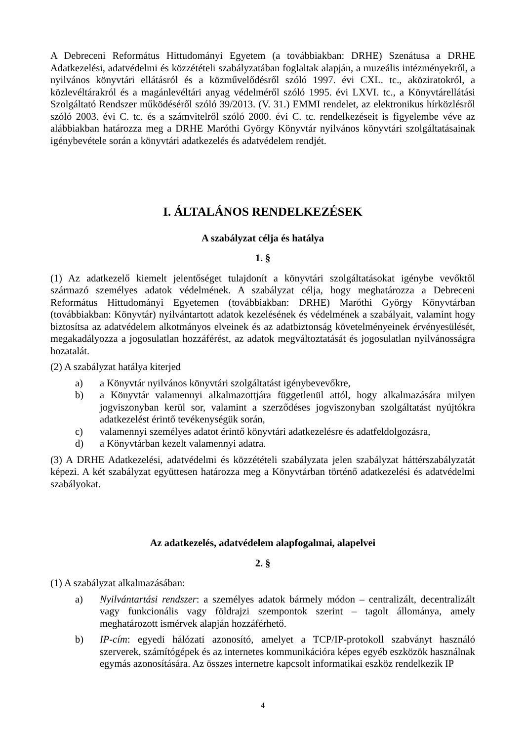A Debreceni Református Hittudományi Egyetem (a továbbiakban: DRHE) Szenátusa a DRHE Adatkezelési, adatvédelmi és közzétételi szabályzatában foglaltak alapján, a muzeális intézményekről, a nyilvános könyvtári ellátásról és a közművelődésről szóló 1997. évi CXL. tc., aköziratokról, a közlevéltárakról és a magánlevéltári anyag védelméről szóló 1995. évi LXVI. tc., a Könyvtárellátási Szolgáltató Rendszer működéséről szóló 39/2013. (V. 31.) EMMI rendelet, az elektronikus hírközlésről szóló 2003. évi C. tc. és a számvitelről szóló 2000. évi C. tc. rendelkezéseit is figyelembe véve az alábbiakban határozza meg a DRHE Maróthi György Könyvtár nyilvános könyvtári szolgáltatásainak igénybevétele során a könyvtári adatkezelés és adatvédelem rendjét.
I. ÁLTALÁNOS RENDELKEZÉSEK
A szabályzat célja és hatálya
1. §
(1) Az adatkezelő kiemelt jelentőséget tulajdonít a könyvtári szolgáltatásokat igénybe vevőktől származó személyes adatok védelmének. A szabályzat célja, hogy meghatározza a Debreceni Református Hittudományi Egyetemen (továbbiakban: DRHE) Maróthi György Könyvtárban (továbbiakban: Könyvtár) nyilvántartott adatok kezelésének és védelmének a szabályait, valamint hogy biztosítsa az adatvédelem alkotmányos elveinek és az adatbiztonság követelményeinek érvényesülését, megakadályozza a jogosulatlan hozzáférést, az adatok megváltoztatását és jogosulatlan nyilvánosságra hozatalát.
(2) A szabályzat hatálya kiterjed
a) a Könyvtár nyilvános könyvtári szolgáltatást igénybevevőkre,
b) a Könyvtár valamennyi alkalmazottjára függetlenül attól, hogy alkalmazására milyen jogviszonyban kerül sor, valamint a szerződéses jogviszonyban szolgáltatást nyújtókra adatkezelést érintő tevékenységük során,
c) valamennyi személyes adatot érintő könyvtári adatkezelésre és adatfeldolgozásra,
d) a Könyvtárban kezelt valamennyi adatra.
(3) A DRHE Adatkezelési, adatvédelmi és közzétételi szabályzata jelen szabályzat háttérszabályzatát képezi. A két szabályzat együttesen határozza meg a Könyvtárban történő adatkezelési és adatvédelmi szabályokat.
Az adatkezelés, adatvédelem alapfogalmai, alapelvei
2. §
(1) A szabályzat alkalmazásában:
a) Nyilvántartási rendszer: a személyes adatok bármely módon – centralizált, decentralizált vagy funkcionális vagy földrajzi szempontok szerint – tagolt állománya, amely meghatározott ismérvek alapján hozzáférhető.
b) IP-cím: egyedi hálózati azonosító, amelyet a TCP/IP-protokoll szabványt használó szerverek, számítógépek és az internetes kommunikációra képes egyéb eszközök használnak egymás azonosítására. Az összes internetre kapcsolt informatikai eszköz rendelkezik IP
4